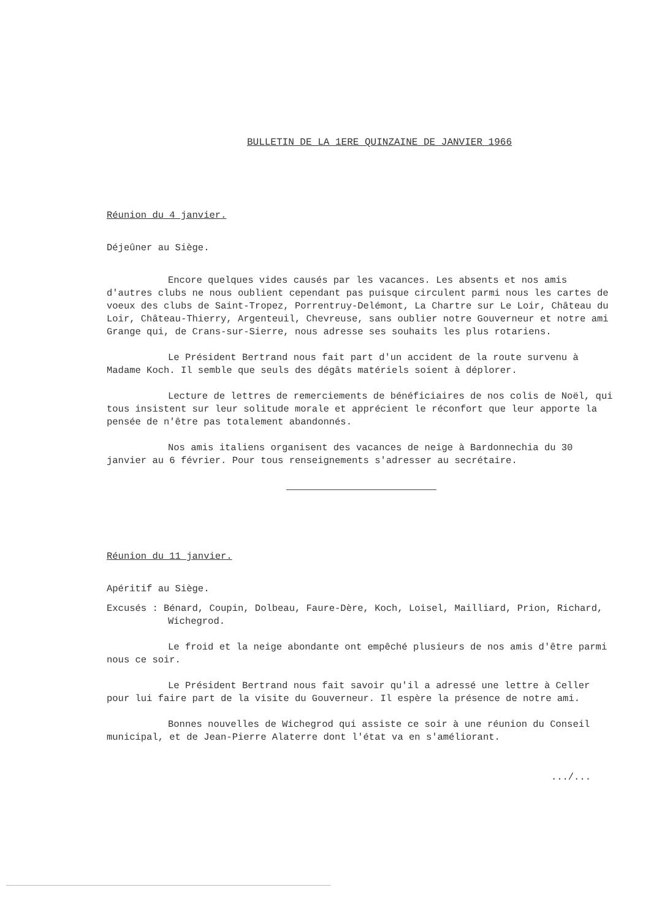BULLETIN DE LA 1ERE QUINZAINE DE JANVIER 1966
Réunion du 4 janvier.
Déjeûner au Siège.
Encore quelques vides causés par les vacances. Les absents et nos amis d'autres clubs ne nous oublient cependant pas puisque circulent parmi nous les cartes de voeux des clubs de Saint-Tropez, Porrentruy-Delémont, La Chartre sur Le Loir, Château du Loir, Château-Thierry, Argenteuil, Chevreuse, sans oublier notre Gouverneur et notre ami Grange qui, de Crans-sur-Sierre, nous adresse ses souhaits les plus rotariens.
Le Président Bertrand nous fait part d'un accident de la route survenu à Madame Koch. Il semble que seuls des dégâts matériels soient à déplorer.
Lecture de lettres de remerciements de bénéficiaires de nos colis de Noël, qui tous insistent sur leur solitude morale et apprécient le réconfort que leur apporte la pensée de n'être pas totalement abandonnés.
Nos amis italiens organisent des vacances de neige à Bardonnechia du 30 janvier au 6 février. Pour tous renseignements s'adresser au secrétaire.
Réunion du 11 janvier.
Apéritif au Siège.
Excusés : Bénard, Coupin, Dolbeau, Faure-Dère, Koch, Loisel, Mailliard, Prion, Richard, Wichegrod.
Le froid et la neige abondante ont empêché plusieurs de nos amis d'être parmi nous ce soir.
Le Président Bertrand nous fait savoir qu'il a adressé une lettre à Celler pour lui faire part de la visite du Gouverneur. Il espère la présence de notre ami.
Bonnes nouvelles de Wichegrod qui assiste ce soir à une réunion du Conseil municipal, et de Jean-Pierre Alaterre dont l'état va en s'améliorant.
.../...